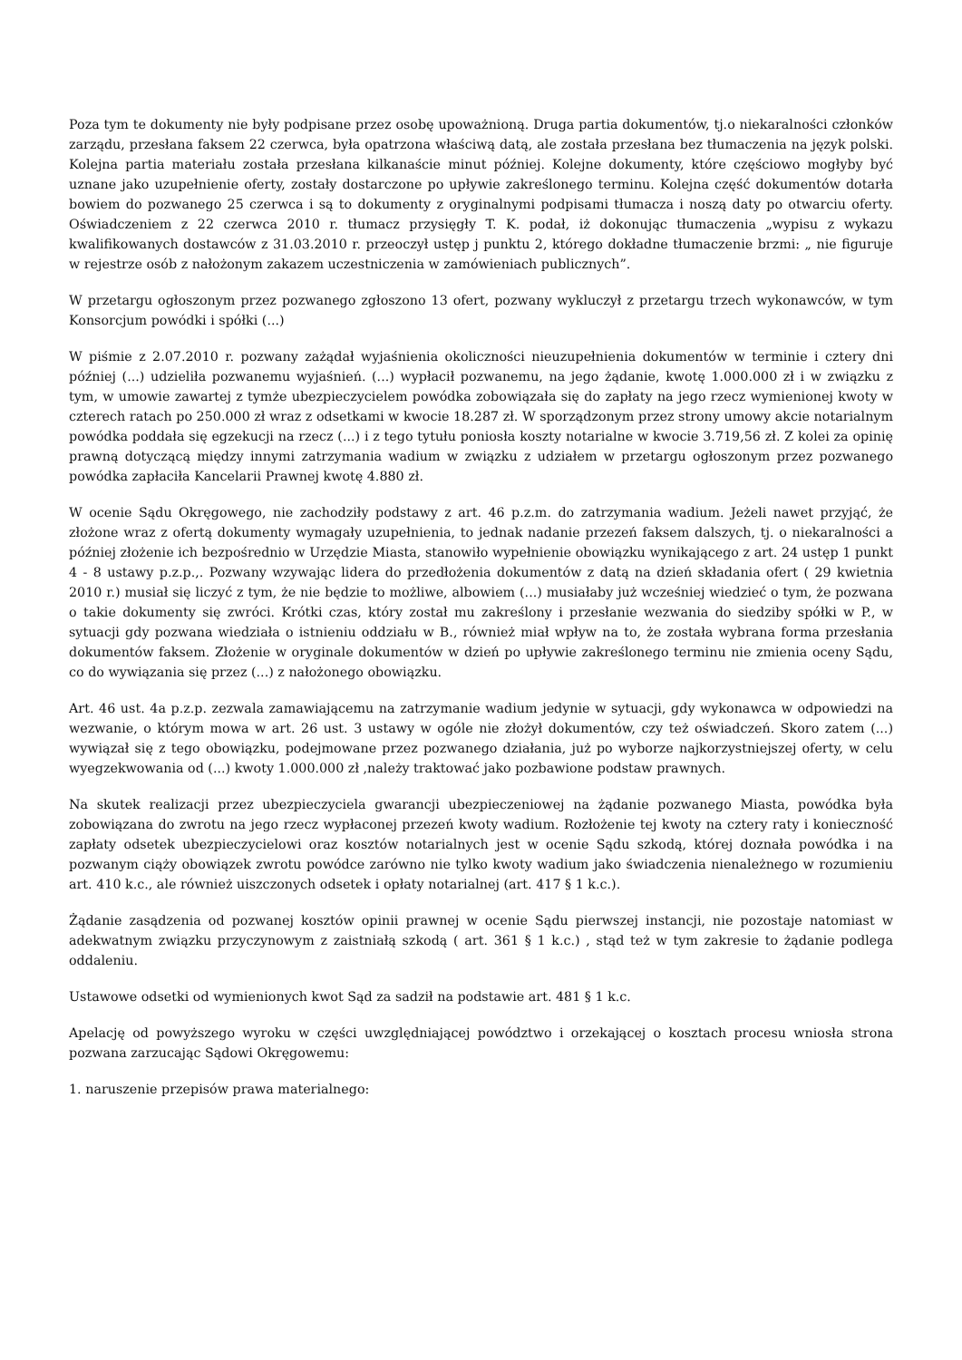Poza tym te dokumenty nie były podpisane przez osobę upoważnioną. Druga partia dokumentów, tj.o niekaralności członków zarządu, przesłana faksem 22 czerwca, była opatrzona właściwą datą, ale została przesłana bez tłumaczenia na język polski. Kolejna partia materiału została przesłana kilkanaście minut później. Kolejne dokumenty, które częściowo mogłyby być uznane jako uzupełnienie oferty, zostały dostarczone po upływie zakreślonego terminu. Kolejna część dokumentów dotarła bowiem do pozwanego 25 czerwca i są to dokumenty z oryginalnymi podpisami tłumacza i noszą daty po otwarciu oferty. Oświadczeniem z 22 czerwca 2010 r. tłumacz przysięgły T. K. podał, iż dokonując tłumaczenia „wypisu z wykazu kwalifikowanych dostawców z 31.03.2010 r. przeoczył ustęp j punktu 2, którego dokładne tłumaczenie brzmi: „ nie figuruje w rejestrze osób z nałożonym zakazem uczestniczenia w zamówieniach publicznych”.
W przetargu ogłoszonym przez pozwanego zgłoszono 13 ofert, pozwany wykluczył z przetargu trzech wykonawców, w tym Konsorcjum powódki i spółki (...)
W piśmie z 2.07.2010 r. pozwany zażądał wyjaśnienia okoliczności nieuzupełnienia dokumentów w terminie i cztery dni później (...) udzieliła pozwanemu wyjaśnień. (...) wypłacił pozwanemu, na jego żądanie, kwotę 1.000.000 zł i w związku z tym, w umowie zawartej z tymże ubezpieczycielem powódka zobowiązała się do zapłaty na jego rzecz wymienionej kwoty w czterech ratach po 250.000 zł wraz z odsetkami w kwocie 18.287 zł. W sporządzonym przez strony umowy akcie notarialnym powódka poddała się egzekucji na rzecz (...) i z tego tytułu poniosła koszty notarialne w kwocie 3.719,56 zł. Z kolei za opinię prawną dotyczącą między innymi zatrzymania wadium w związku z udziałem w przetargu ogłoszonym przez pozwanego powódka zapłaciła Kancelarii Prawnej kwotę 4.880 zł.
W ocenie Sądu Okręgowego, nie zachodziły podstawy z art. 46 p.z.m. do zatrzymania wadium. Jeżeli nawet przyjąć, że złożone wraz z ofertą dokumenty wymagały uzupełnienia, to jednak nadanie przezeń faksem dalszych, tj. o niekaralności a później złożenie ich bezpośrednio w Urzędzie Miasta, stanowiło wypełnienie obowiązku wynikającego z art. 24 ustęp 1 punkt 4 - 8 ustawy p.z.p.,. Pozwany wzywając lidera do przedłożenia dokumentów z datą na dzień składania ofert ( 29 kwietnia 2010 r.) musiał się liczyć z tym, że nie będzie to możliwe, albowiem (...) musiałaby już wcześniej wiedzieć o tym, że pozwana o takie dokumenty się zwróci. Krótki czas, który został mu zakreślony i przesłanie wezwania do siedziby spółki w P., w sytuacji gdy pozwana wiedziała o istnieniu oddziału w B., również miał wpływ na to, że została wybrana forma przesłania dokumentów faksem. Złożenie w oryginale dokumentów w dzień po upływie zakreślonego terminu nie zmienia oceny Sądu, co do wywiązania się przez (...) z nałożonego obowiązku.
Art. 46 ust. 4a p.z.p. zezwala zamawiającemu na zatrzymanie wadium jedynie w sytuacji, gdy wykonawca w odpowiedzi na wezwanie, o którym mowa w art. 26 ust. 3 ustawy w ogóle nie złożył dokumentów, czy też oświadczeń. Skoro zatem (...) wywiązał się z tego obowiązku, podejmowane przez pozwanego działania, już po wyborze najkorzystniejszej oferty, w celu wyegzekwowania od (...) kwoty 1.000.000 zł ,należy traktować jako pozbawione podstaw prawnych.
Na skutek realizacji przez ubezpieczyciela gwarancji ubezpieczeniowej na żądanie pozwanego Miasta, powódka była zobowiązana do zwrotu na jego rzecz wypłaconej przezeń kwoty wadium. Rozłożenie tej kwoty na cztery raty i konieczność zapłaty odsetek ubezpieczycielowi oraz kosztów notarialnych jest w ocenie Sądu szkodą, której doznała powódka i na pozwanym ciąży obowiązek zwrotu powódce zarówno nie tylko kwoty wadium jako świadczenia nienależnego w rozumieniu art. 410 k.c., ale również uiszczonych odsetek i opłaty notarialnej (art. 417 § 1 k.c.).
Żądanie zasądzenia od pozwanej kosztów opinii prawnej w ocenie Sądu pierwszej instancji, nie pozostaje natomiast w adekwatnym związku przyczynowym z zaistniałą szkodą ( art. 361 § 1 k.c.) , stąd też w tym zakresie to żądanie podlega oddaleniu.
Ustawowe odsetki od wymienionych kwot Sąd za sadził na podstawie art. 481 § 1 k.c.
Apelację od powyższego wyroku w części uwzględniającej powództwo i orzekającej o kosztach procesu wniosła strona pozwana zarzucając Sądowi Okręgowemu:
1. naruszenie przepisów prawa materialnego: